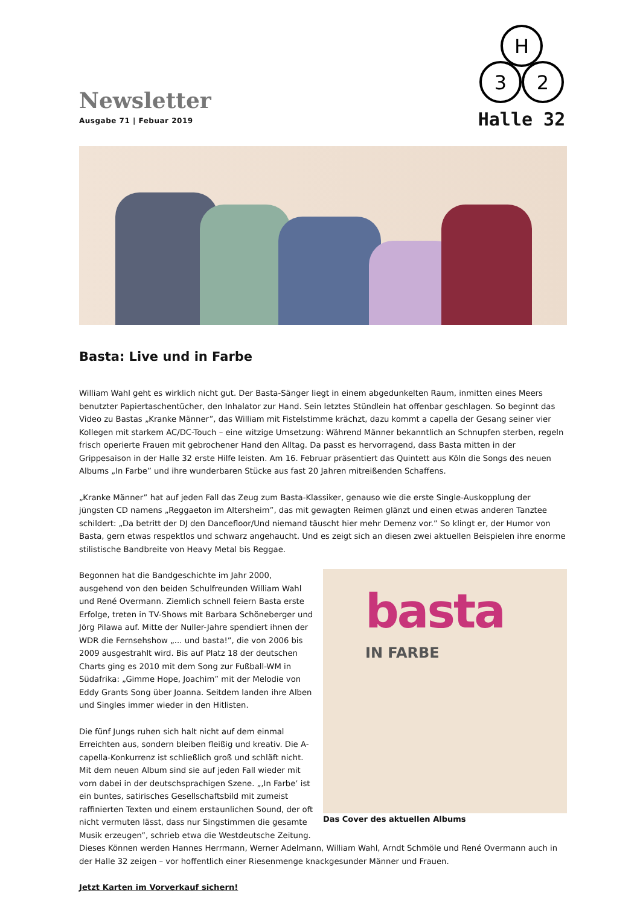Newsletter
Ausgabe 71 | Febuar 2019
H
3
2
Halle 32
Basta: Live und in Farbe
William Wahl geht es wirklich nicht gut. Der Basta-Sänger liegt in einem abgedunkelten Raum, inmitten eines Meers benutzter Papiertaschentücher, den Inhalator zur Hand. Sein letztes Stündlein hat offenbar geschlagen. So beginnt das Video zu Bastas „Kranke Männer”, das William mit Fistelstimme krächzt, dazu kommt a capella der Gesang seiner vier Kollegen mit starkem AC/DC-Touch – eine witzige Umsetzung: Während Männer bekanntlich an Schnupfen sterben, regeln frisch operierte Frauen mit gebrochener Hand den Alltag. Da passt es hervorragend, dass Basta mitten in der Grippesaison in der Halle 32 erste Hilfe leisten. Am 16. Februar präsentiert das Quintett aus Köln die Songs des neuen Albums „In Farbe” und ihre wunderbaren Stücke aus fast 20 Jahren mitreißenden Schaffens.
„Kranke Männer” hat auf jeden Fall das Zeug zum Basta-Klassiker, genauso wie die erste Single-Auskopplung der jüngsten CD namens „Reggaeton im Altersheim”, das mit gewagten Reimen glänzt und einen etwas anderen Tanztee schildert: „Da betritt der DJ den Dancefloor/Und niemand täuscht hier mehr Demenz vor.” So klingt er, der Humor von Basta, gern etwas respektlos und schwarz angehaucht. Und es zeigt sich an diesen zwei aktuellen Beispielen ihre enorme stilistische Bandbreite von Heavy Metal bis Reggae.
basta
IN FARBE
Das Cover des aktuellen Albums
Begonnen hat die Bandgeschichte im Jahr 2000, ausgehend von den beiden Schulfreunden William Wahl und René Overmann. Ziemlich schnell feiern Basta erste Erfolge, treten in TV-Shows mit Barbara Schöneberger und Jörg Pilawa auf. Mitte der Nuller-Jahre spendiert ihnen der WDR die Fernsehshow „... und basta!”, die von 2006 bis 2009 ausgestrahlt wird. Bis auf Platz 18 der deutschen Charts ging es 2010 mit dem Song zur Fußball-WM in Südafrika: „Gimme Hope, Joachim” mit der Melodie von Eddy Grants Song über Joanna. Seitdem landen ihre Alben und Singles immer wieder in den Hitlisten.
Die fünf Jungs ruhen sich halt nicht auf dem einmal Erreichten aus, sondern bleiben fleißig und kreativ. Die A-capella-Konkurrenz ist schließlich groß und schläft nicht. Mit dem neuen Album sind sie auf jeden Fall wieder mit vorn dabei in der deutschsprachigen Szene. „‚In Farbe’ ist ein buntes, satirisches Gesellschaftsbild mit zumeist raffinierten Texten und einem erstaunlichen Sound, der oft nicht vermuten lässt, dass nur Singstimmen die gesamte Musik erzeugen”, schrieb etwa die Westdeutsche Zeitung. Dieses Können werden Hannes Herrmann, Werner Adelmann, William Wahl, Arndt Schmöle und René Overmann auch in der Halle 32 zeigen – vor hoffentlich einer Riesenmenge knackgesunder Männer und Frauen.
Jetzt Karten im Vorverkauf sichern!